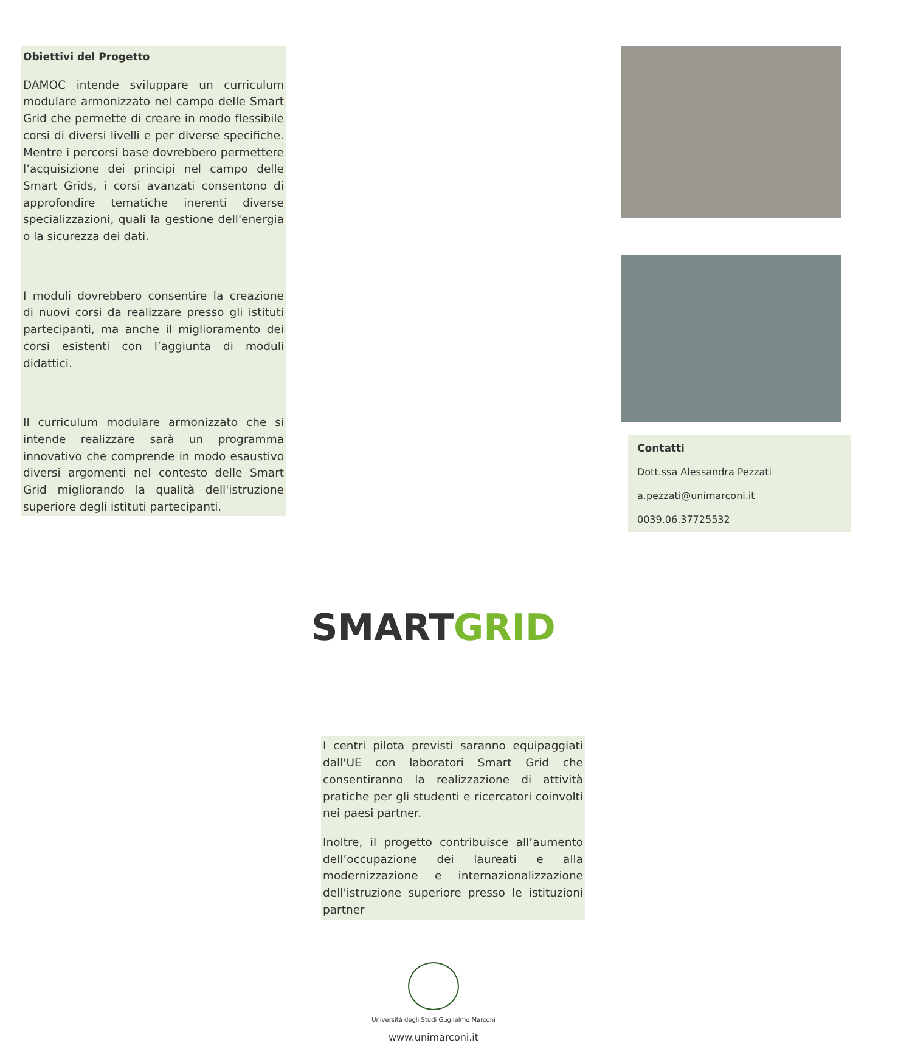Obiettivi del Progetto
DAMOC intende sviluppare un curriculum modulare armonizzato nel campo delle Smart Grid che permette di creare in modo flessibile corsi di diversi livelli e per diverse specifiche. Mentre i percorsi base dovrebbero permettere l’acquisizione dei principi nel campo delle Smart Grids, i corsi avanzati consentono di approfondire tematiche inerenti diverse specializzazioni, quali la gestione dell'energia o la sicurezza dei dati.
I moduli dovrebbero consentire la creazione di nuovi corsi da realizzare presso gli istituti partecipanti, ma anche il miglioramento dei corsi esistenti con l’aggiunta di moduli didattici.
Il curriculum modulare armonizzato che si intende realizzare sarà un programma innovativo che comprende in modo esaustivo diversi argomenti nel contesto delle Smart Grid migliorando la qualità dell'istruzione superiore degli istituti partecipanti.
SMART GRID
I centri pilota previsti saranno equipaggiati dall'UE con laboratori Smart Grid che consentiranno la realizzazione di attività pratiche per gli studenti e ricercatori coinvolti nei paesi partner.
Inoltre, il progetto contribuisce all’aumento dell’occupazione dei laureati e alla modernizzazione e internazionalizzazione dell'istruzione superiore presso le istituzioni partner
Università degli Studi Guglielmo Marconi
www.unimarconi.it
Contatti
Dott.ssa Alessandra Pezzati
a.pezzati@unimarconi.it
0039.06.37725532